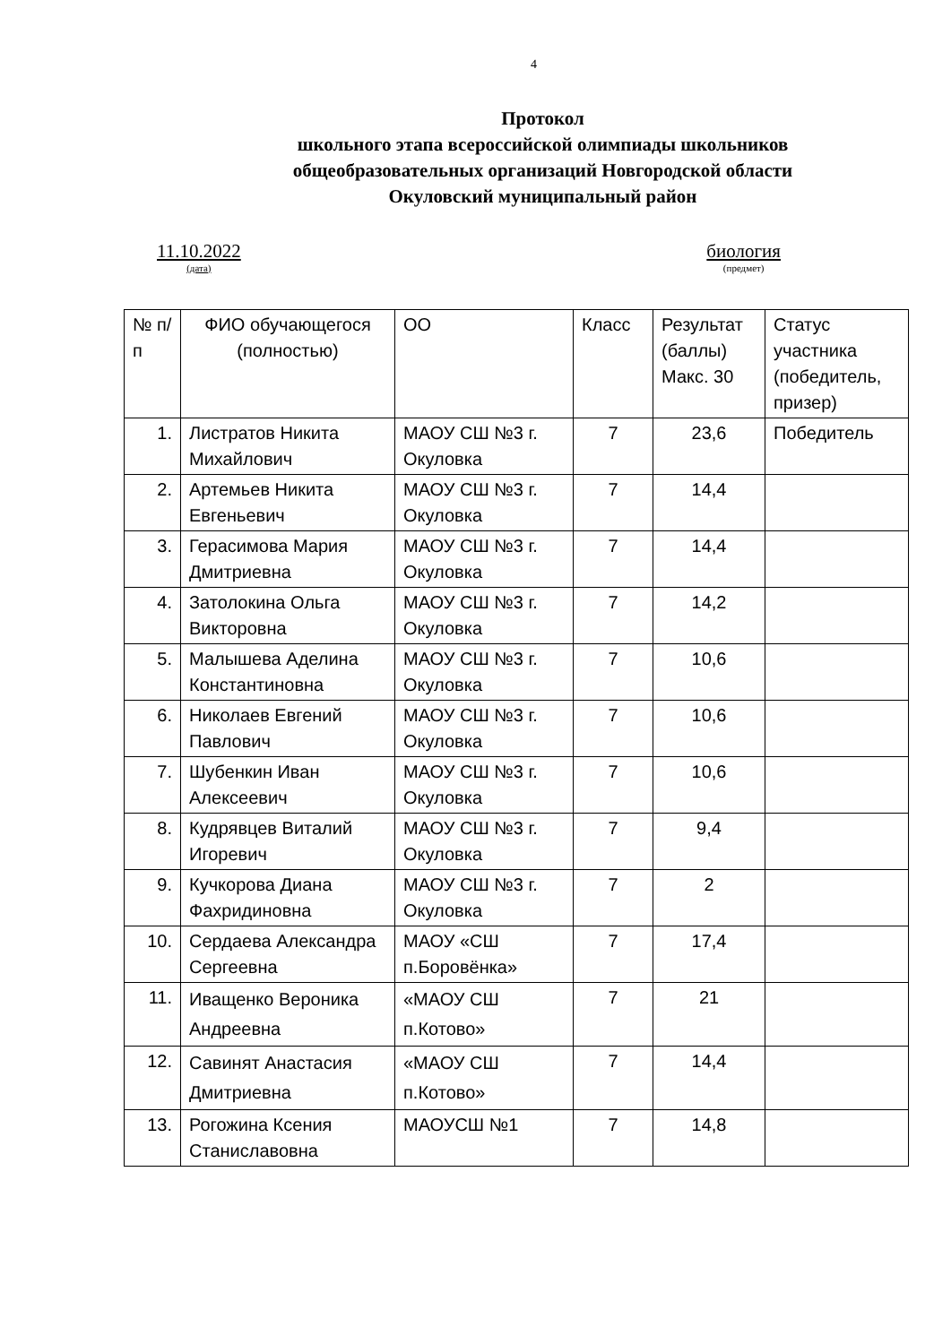4
Протокол
школьного этапа всероссийской олимпиады школьников
общеобразовательных организаций Новгородской области
Окуловский муниципальный район
11.10.2022
(дата)
биология
(предмет)
| № п/п | ФИО обучающегося (полностью) | ОО | Класс | Результат (баллы) Макс. 30 | Статус участника (победитель, призер) |
| --- | --- | --- | --- | --- | --- |
| 1. | Листратов Никита Михайлович | МАОУ СШ №3 г. Окуловка | 7 | 23,6 | Победитель |
| 2. | Артемьев Никита Евгеньевич | МАОУ СШ №3 г. Окуловка | 7 | 14,4 | |
| 3. | Герасимова Мария Дмитриевна | МАОУ СШ №3 г. Окуловка | 7 | 14,4 | |
| 4. | Затолокина Ольга Викторовна | МАОУ СШ №3 г. Окуловка | 7 | 14,2 | |
| 5. | Малышева Аделина Константиновна | МАОУ СШ №3 г. Окуловка | 7 | 10,6 | |
| 6. | Николаев Евгений Павлович | МАОУ СШ №3 г. Окуловка | 7 | 10,6 | |
| 7. | Шубенкин Иван Алексеевич | МАОУ СШ №3 г. Окуловка | 7 | 10,6 | |
| 8. | Кудрявцев Виталий Игоревич | МАОУ СШ №3 г. Окуловка | 7 | 9,4 | |
| 9. | Кучкорова Диана Фахридиновна | МАОУ СШ №3 г. Окуловка | 7 | 2 | |
| 10. | Сердаева Александра Сергеевна | МАОУ «СШ п.Боровёнка» | 7 | 17,4 | |
| 11. | Иващенко Вероника Андреевна | «МАОУ СШ п.Котово» | 7 | 21 | |
| 12. | Савинят Анастасия Дмитриевна | «МАОУ СШ п.Котово» | 7 | 14,4 | |
| 13. | Рогожина Ксения Станиславовна | МАОУСШ №1 | 7 | 14,8 | |